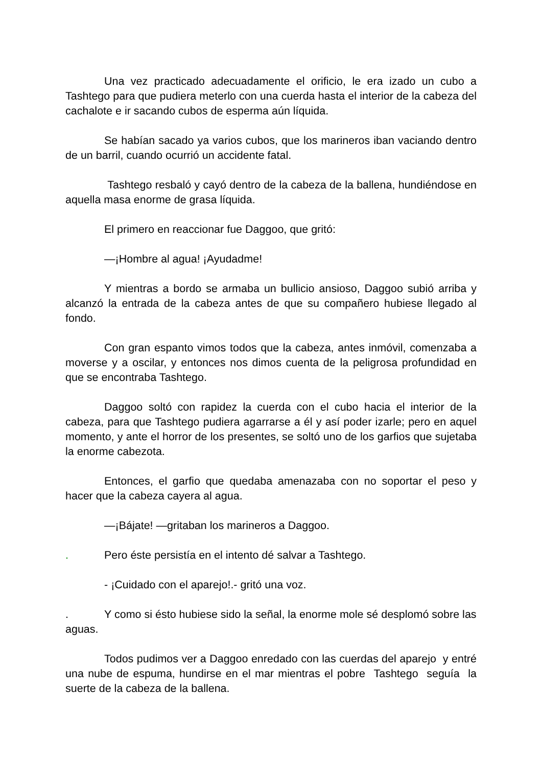Una vez practicado adecuadamente el orificio, le era izado un cubo a Tashtego para que pudiera meterlo con una cuerda hasta el interior de la cabeza del cachalote e ir sacando cubos de esperma aún líquida.
Se habían sacado ya varios cubos, que los marineros iban vaciando dentro de un barril, cuando ocurrió un accidente fatal.
Tashtego resbaló y cayó dentro de la cabeza de la ballena, hundiéndose en aquella masa enorme de grasa líquida.
El primero en reaccionar fue Daggoo, que gritó:
—¡Hombre al agua! ¡Ayudadme!
Y mientras a bordo se armaba un bullicio ansioso, Daggoo subió arriba y alcanzó la entrada de la cabeza antes de que su compañero hubiese llegado al fondo.
Con gran espanto vimos todos que la cabeza, antes inmóvil, comenzaba a moverse y a oscilar, y entonces nos dimos cuenta de la peligrosa profundidad en que se encontraba Tashtego.
Daggoo soltó con rapidez la cuerda con el cubo hacia el interior de la cabeza, para que Tashtego pudiera agarrarse a él y así poder izarle; pero en aquel momento, y ante el horror de los presentes, se soltó uno de los garfios que sujetaba la enorme cabezota.
Entonces, el garfio que quedaba amenazaba con no soportar el peso y hacer que la cabeza cayera al agua.
—¡Bájate! —gritaban los marineros a Daggoo.
. Pero éste persistía en el intento dé salvar a Tashtego.
- ¡Cuidado con el aparejo!.- gritó una voz.
. Y como si ésto hubiese sido la señal, la enorme mole sé desplomó sobre las aguas.
Todos pudimos ver a Daggoo enredado con las cuerdas del aparejo y entré una nube de espuma, hundirse en el mar mientras el pobre Tashtego seguía la suerte de la cabeza de la ballena.